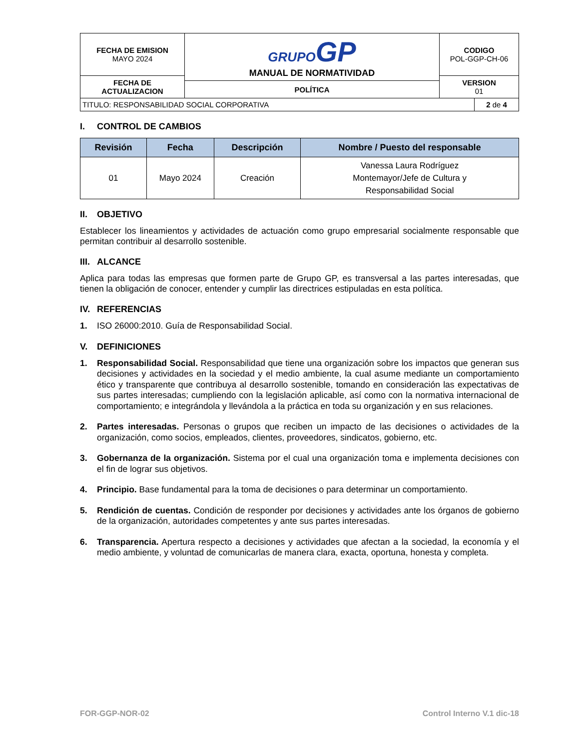| FECHA DE EMISION MAYO 2024 | GRUPO GP MANUAL DE NORMATIVIDAD | CODIGO POL-GGP-CH-06 |
| FECHA DE ACTUALIZACION | | VERSION 01 |
| | POLÍTICA | |
| TITULO: RESPONSABILIDAD SOCIAL CORPORATIVA | 2 de 4 |
I. CONTROL DE CAMBIOS
| Revisión | Fecha | Descripción | Nombre / Puesto del responsable |
| --- | --- | --- | --- |
| 01 | Mayo 2024 | Creación | Vanessa Laura Rodríguez Montemayor/Jefe de Cultura y Responsabilidad Social |
II. OBJETIVO
Establecer los lineamientos y actividades de actuación como grupo empresarial socialmente responsable que permitan contribuir al desarrollo sostenible.
III. ALCANCE
Aplica para todas las empresas que formen parte de Grupo GP, es transversal a las partes interesadas, que tienen la obligación de conocer, entender y cumplir las directrices estipuladas en esta política.
IV. REFERENCIAS
1. ISO 26000:2010. Guía de Responsabilidad Social.
V. DEFINICIONES
1. Responsabilidad Social. Responsabilidad que tiene una organización sobre los impactos que generan sus decisiones y actividades en la sociedad y el medio ambiente, la cual asume mediante un comportamiento ético y transparente que contribuya al desarrollo sostenible, tomando en consideración las expectativas de sus partes interesadas; cumpliendo con la legislación aplicable, así como con la normativa internacional de comportamiento; e integrándola y llevándola a la práctica en toda su organización y en sus relaciones.
2. Partes interesadas. Personas o grupos que reciben un impacto de las decisiones o actividades de la organización, como socios, empleados, clientes, proveedores, sindicatos, gobierno, etc.
3. Gobernanza de la organización. Sistema por el cual una organización toma e implementa decisiones con el fin de lograr sus objetivos.
4. Principio. Base fundamental para la toma de decisiones o para determinar un comportamiento.
5. Rendición de cuentas. Condición de responder por decisiones y actividades ante los órganos de gobierno de la organización, autoridades competentes y ante sus partes interesadas.
6. Transparencia. Apertura respecto a decisiones y actividades que afectan a la sociedad, la economía y el medio ambiente, y voluntad de comunicarlas de manera clara, exacta, oportuna, honesta y completa.
FOR-GGP-NOR-02 Control Interno V.1 dic-18